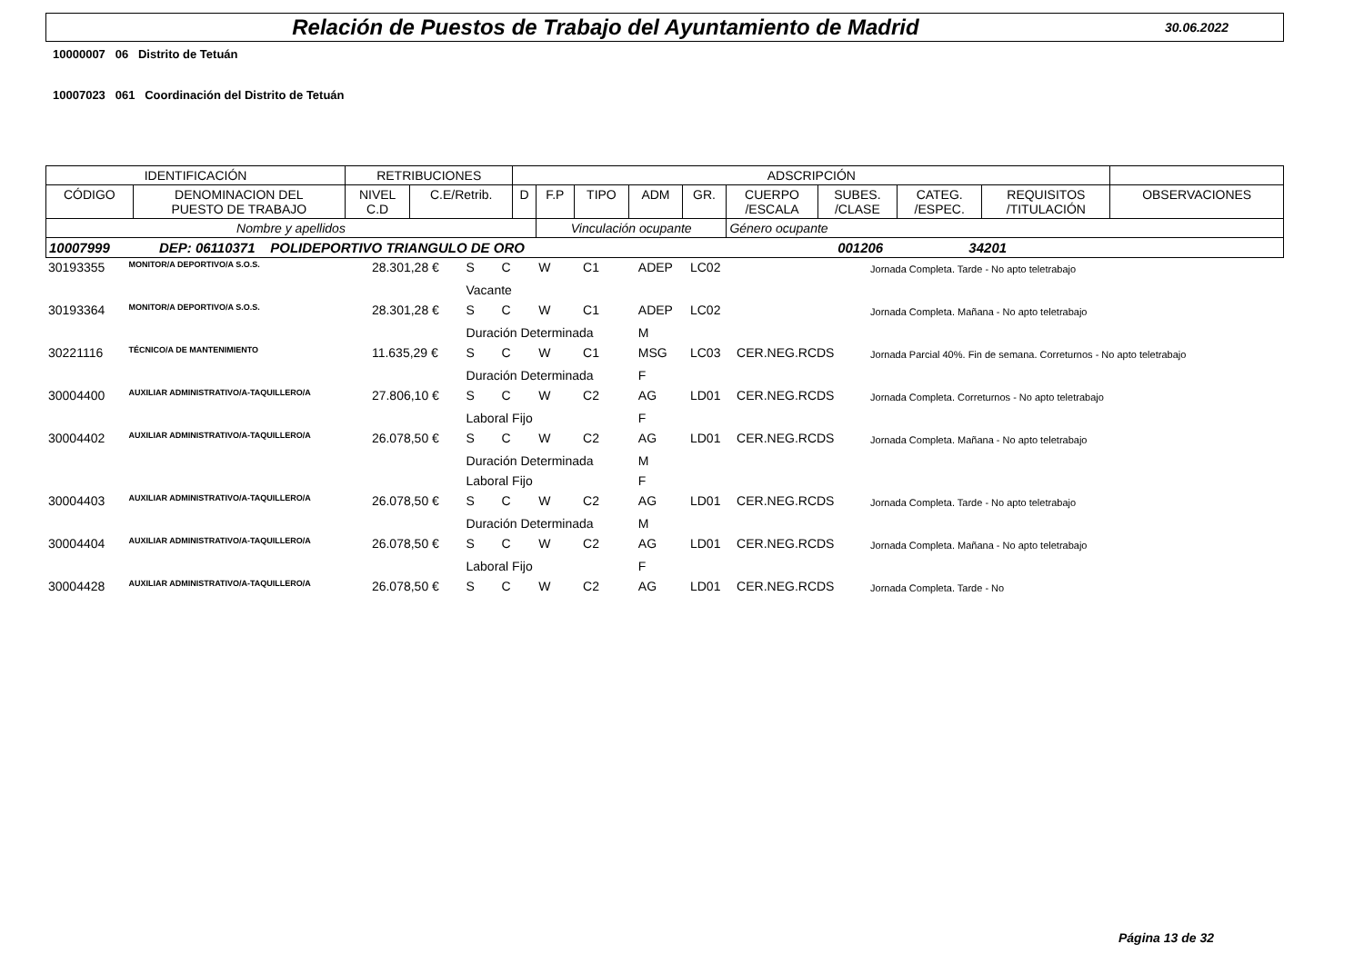Relación de Puestos de Trabajo del Ayuntamiento de Madrid
30.06.2022
10000007 06 Distrito de Tetuán
10007023 061 Coordinación del Distrito de Tetuán
| IDENTIFICACIÓN | | RETRIBUCIONES | | ADSCRIPCIÓN | | | | | | | | | |
| CÓDIGO | DENOMINACION DEL PUESTO DE TRABAJO | NIVEL C.D | C.E/Retrib. | D | F.P | TIPO | ADM | GR. | CUERPO /ESCALA | SUBES. /CLASE | CATEG. /ESPEC. | REQUISITOS /TITULACIÓN | OBSERVACIONES |
| Nombre y apellidos | | | | | Vinculación ocupante | | | | Género ocupante | | | | |
| 10007999 DEP: 06110371 POLIDEPORTIVO TRIANGULO DE ORO 001206 34201 | | | | | | | | | | | | | |
| 30193355 | MONITOR/A DEPORTIVO/A S.O.S. | 28.301,28 € | S | C | W | C1 | ADEP | LC02 | | Jornada Completa. Tarde - No apto teletrabajo |
| | | | Vacante | | | | | | | |
| 30193364 | MONITOR/A DEPORTIVO/A S.O.S. | 28.301,28 € | S | C | W | C1 | ADEP | LC02 | | Jornada Completa. Mañana - No apto teletrabajo |
| | | | Duración Determinada | | | | M | | | |
| 30221116 | TÉCNICO/A DE MANTENIMIENTO | 11.635,29 € | S | C | W | C1 | MSG | LC03 | CER.NEG.RCDS | Jornada Parcial 40%. Fin de semana. Correturnos - No apto teletrabajo |
| | | | Duración Determinada | | | | F | | | |
| 30004400 | AUXILIAR ADMINISTRATIVO/A-TAQUILLERO/A | 27.806,10 € | S | C | W | C2 | AG | LD01 | CER.NEG.RCDS | Jornada Completa. Correturnos - No apto teletrabajo |
| | | | Laboral Fijo | | | | F | | | |
| 30004402 | AUXILIAR ADMINISTRATIVO/A-TAQUILLERO/A | 26.078,50 € | S | C | W | C2 | AG | LD01 | CER.NEG.RCDS | Jornada Completa. Mañana - No apto teletrabajo |
| | | | Duración Determinada | | | | M | | | |
| | | | Laboral Fijo | | | | F | | | |
| 30004403 | AUXILIAR ADMINISTRATIVO/A-TAQUILLERO/A | 26.078,50 € | S | C | W | C2 | AG | LD01 | CER.NEG.RCDS | Jornada Completa. Tarde - No apto teletrabajo |
| | | | Duración Determinada | | | | M | | | |
| 30004404 | AUXILIAR ADMINISTRATIVO/A-TAQUILLERO/A | 26.078,50 € | S | C | W | C2 | AG | LD01 | CER.NEG.RCDS | Jornada Completa. Mañana - No apto teletrabajo |
| | | | Laboral Fijo | | | | F | | | |
| 30004428 | AUXILIAR ADMINISTRATIVO/A-TAQUILLERO/A | 26.078,50 € | S | C | W | C2 | AG | LD01 | CER.NEG.RCDS | Jornada Completa. Tarde - No |
Página 13 de 32